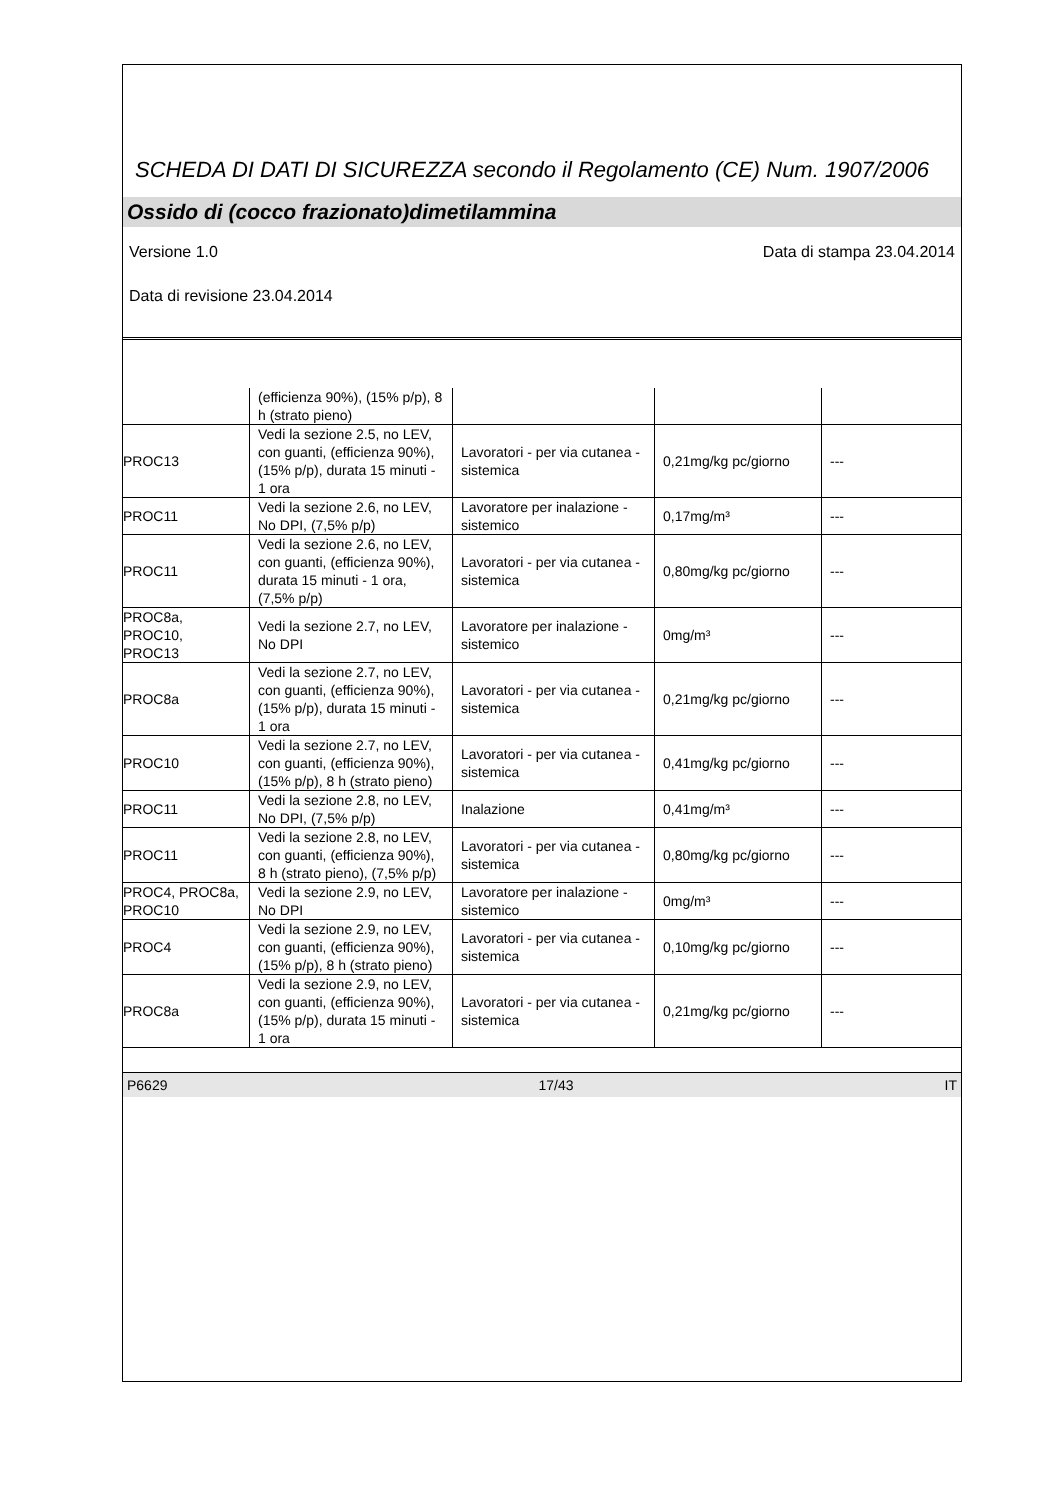SCHEDA DI DATI DI SICUREZZA secondo il Regolamento (CE) Num. 1907/2006
Ossido di (cocco frazionato)dimetilammina
Versione 1.0 Data di stampa 23.04.2014
Data di revisione 23.04.2014
| | (efficienza 90%), (15% p/p), 8 h (strato pieno) | | | |
| PROC13 | Vedi la sezione 2.5, no LEV, con guanti, (efficienza 90%), (15% p/p), durata 15 minuti - 1 ora | Lavoratori - per via cutanea - sistemica | 0,21mg/kg pc/giorno | --- |
| PROC11 | Vedi la sezione 2.6, no LEV, No DPI, (7,5% p/p) | Lavoratore per inalazione - sistemico | 0,17mg/m³ | --- |
| PROC11 | Vedi la sezione 2.6, no LEV, con guanti, (efficienza 90%), durata 15 minuti - 1 ora, (7,5% p/p) | Lavoratori - per via cutanea - sistemica | 0,80mg/kg pc/giorno | --- |
| PROC8a, PROC10, PROC13 | Vedi la sezione 2.7, no LEV, No DPI | Lavoratore per inalazione - sistemico | 0mg/m³ | --- |
| PROC8a | Vedi la sezione 2.7, no LEV, con guanti, (efficienza 90%), (15% p/p), durata 15 minuti - 1 ora | Lavoratori - per via cutanea - sistemica | 0,21mg/kg pc/giorno | --- |
| PROC10 | Vedi la sezione 2.7, no LEV, con guanti, (efficienza 90%), (15% p/p), 8 h (strato pieno) | Lavoratori - per via cutanea - sistemica | 0,41mg/kg pc/giorno | --- |
| PROC11 | Vedi la sezione 2.8, no LEV, No DPI, (7,5% p/p) | Inalazione | 0,41mg/m³ | --- |
| PROC11 | Vedi la sezione 2.8, no LEV, con guanti, (efficienza 90%), 8 h (strato pieno), (7,5% p/p) | Lavoratori - per via cutanea - sistemica | 0,80mg/kg pc/giorno | --- |
| PROC4, PROC8a, PROC10 | Vedi la sezione 2.9, no LEV, No DPI | Lavoratore per inalazione - sistemico | 0mg/m³ | --- |
| PROC4 | Vedi la sezione 2.9, no LEV, con guanti, (efficienza 90%), (15% p/p), 8 h (strato pieno) | Lavoratori - per via cutanea - sistemica | 0,10mg/kg pc/giorno | --- |
| PROC8a | Vedi la sezione 2.9, no LEV, con guanti, (efficienza 90%), (15% p/p), durata 15 minuti - 1 ora | Lavoratori - per via cutanea - sistemica | 0,21mg/kg pc/giorno | --- |
P6629 17/43 IT